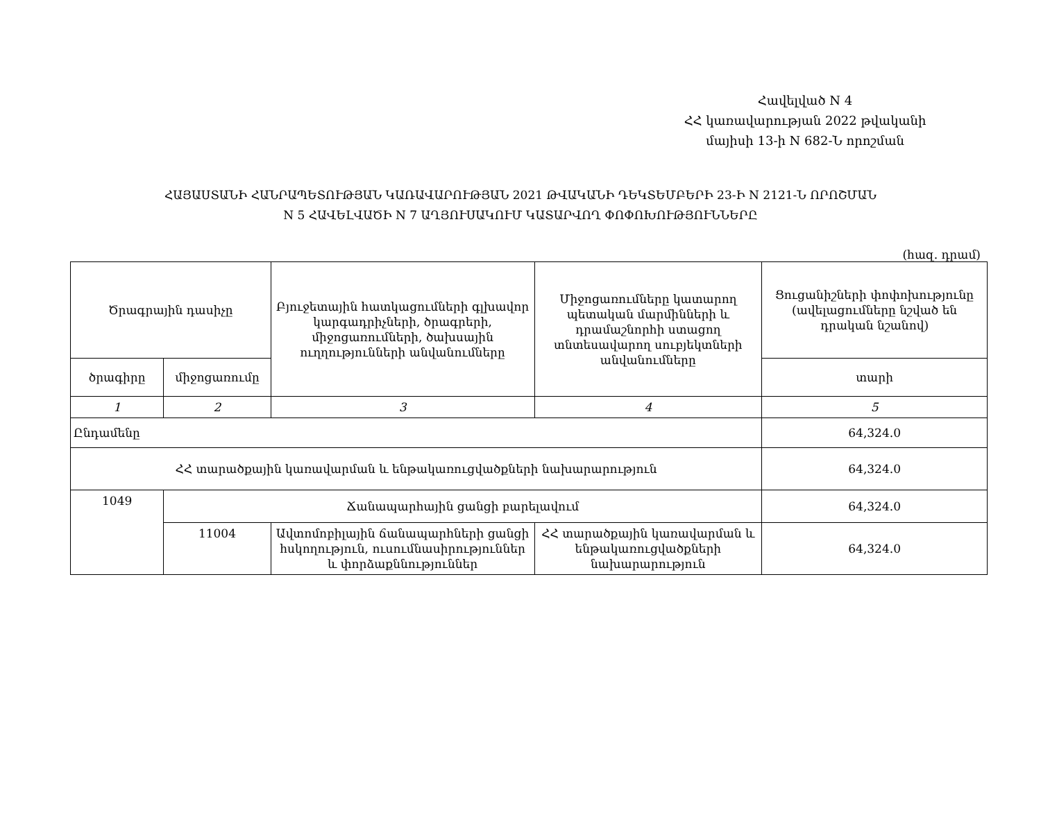Հավելված N 4
ՀՀ կառավարության 2022 թվականի
մայիսի 13-ի N 682-Ն որոշման
ՀԱՅԱՍՏԱՆԻ ՀԱՆՐԱՊԵՏՈՒԹՅԱՆ ԿԱՌԱՎԱՐՈՒԹՅԱՆ 2021 ԹՎԱԿԱՆԻ ԴԵԿՏԵՄԲԵՐԻ 23-Ի N 2121-Ն ՈՐՈՇՄԱՆ
N 5 ՀԱՎԵԼՎԱԾԻ N 7 ԱՂՅՈՒՍԱԿՈՒՄ ԿԱՏԱՐՎՈՂ ՓՈՓՈԽՈՒԹՅՈՒՆՆԵՐԸ
(հազ. դրամ)
| Ծրագրային դասիչը | | Բյուջետային հատկացումների գլխավոր կարգադրիչների, ծրագրերի, միջոցառումների, ծախսային ուղղությունների անվանումները | Միջոցառումները կատարող պետական մարմինների և դրամաշնորհի ստացող տնտեսավարող սուբյեկտների անվանումները | Ցուցանիշների փոփոխությունը (ավելացումները նշված են դրական նշանով) |
| --- | --- | --- | --- | --- |
| ծրագիրը | միջոցառումը | | | տարի |
| 1 | 2 | 3 | 4 | 5 |
| Ընդամենը | | | | 64,324.0 |
| ՀՀ տարածքային կառավարման և ենթակառուցվածքների նախարարություն | | | | 64,324.0 |
| 1049 | Ճանապարհային ցանցի բարելավում | | | 64,324.0 |
| | 11004 | Ավտոմոբիլային ճանապարհների ցանցի հսկողություն, ուսումնասիրություններ և փորձաքննություններ | ՀՀ տարածքային կառավարման և ենթակառուցվածքների նախարարություն | 64,324.0 |